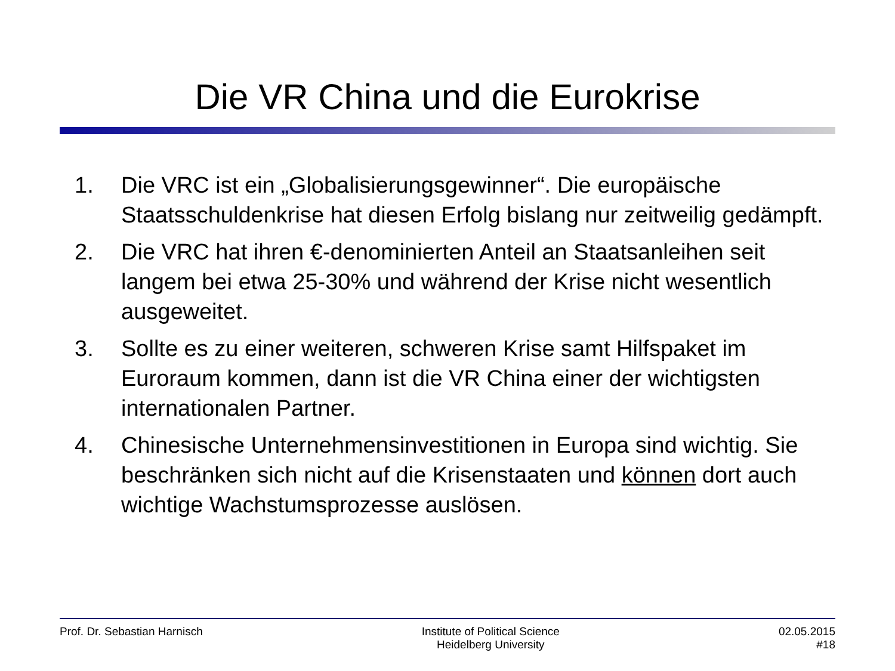Die VR China und die Eurokrise
1. Die VRC ist ein „Globalisierungsgewinner“. Die europäische Staatsschuldenkrise hat diesen Erfolg bislang nur zeitweilig gedämpft.
2. Die VRC hat ihren €-denominierten Anteil an Staatsanleihen seit langem bei etwa 25-30% und während der Krise nicht wesentlich ausgeweitet.
3. Sollte es zu einer weiteren, schweren Krise samt Hilfspaket im Euroraum kommen, dann ist die VR China einer der wichtigsten internationalen Partner.
4. Chinesische Unternehmensinvestitionen in Europa sind wichtig. Sie beschränken sich nicht auf die Krisenstaaten und können dort auch wichtige Wachstumsprozesse auslösen.
Prof. Dr. Sebastian Harnisch Institute of Political Science
Heidelberg University
02.05.2015
#18